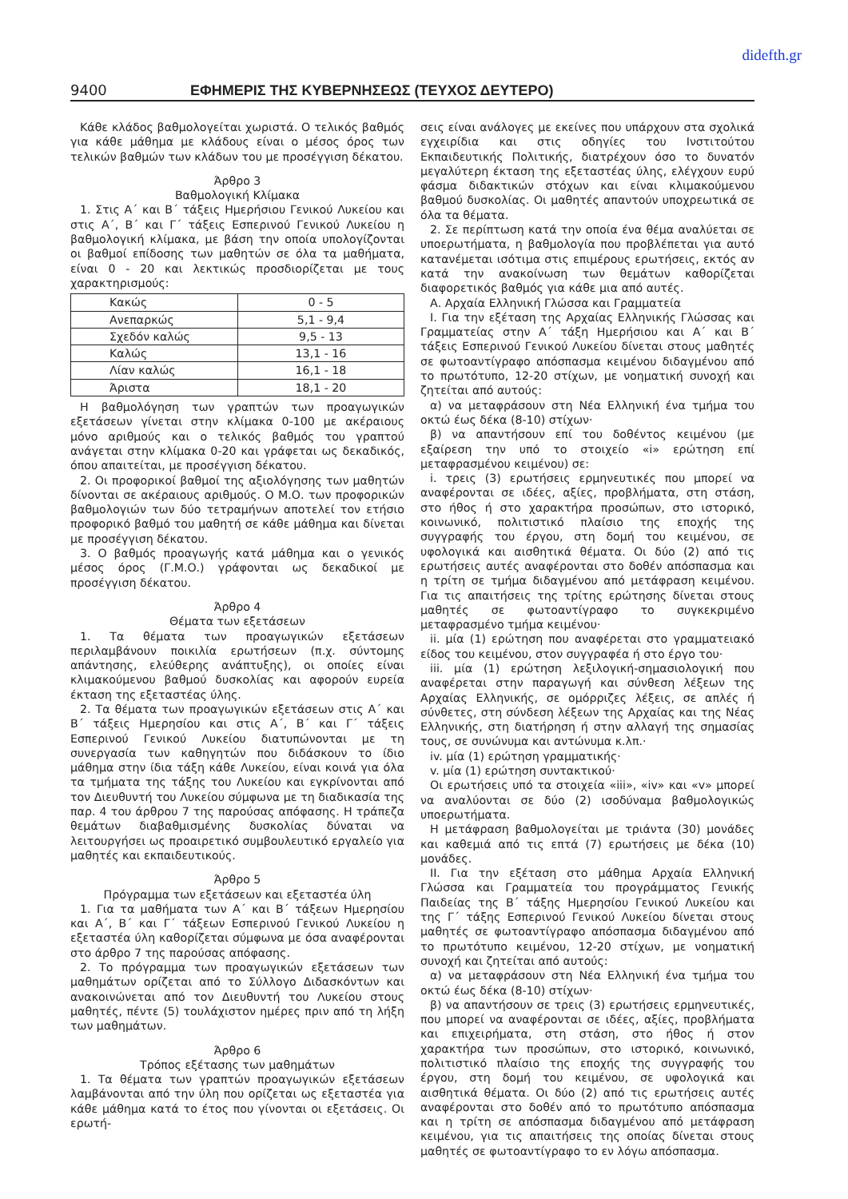didefth.gr
9400 ΕΦΗΜΕΡΙΣ ΤΗΣ ΚΥΒΕΡΝΗΣΕΩΣ (ΤΕΥΧΟΣ ΔΕΥΤΕΡΟ)
Κάθε κλάδος βαθμολογείται χωριστά. Ο τελικός βαθμός για κάθε μάθημα με κλάδους είναι ο μέσος όρος των τελικών βαθμών των κλάδων του με προσέγγιση δέκατου.
Άρθρο 3
Βαθμολογική Κλίμακα
1. Στις Α΄ και Β΄ τάξεις Ημερήσιου Γενικού Λυκείου και στις Α΄, Β΄ και Γ΄ τάξεις Εσπερινού Γενικού Λυκείου η βαθμολογική κλίμακα, με βάση την οποία υπολογίζονται οι βαθμοί επίδοσης των μαθητών σε όλα τα μαθήματα, είναι 0 - 20 και λεκτικώς προσδιορίζεται με τους χαρακτηρισμούς:
| Κακώς | 0 - 5 |
| Ανεπαρκώς | 5,1 - 9,4 |
| Σχεδόν καλώς | 9,5 - 13 |
| Καλώς | 13,1 - 16 |
| Λίαν καλώς | 16,1 - 18 |
| Άριστα | 18,1 - 20 |
Η βαθμολόγηση των γραπτών των προαγωγικών εξετάσεων γίνεται στην κλίμακα 0-100 με ακέραιους μόνο αριθμούς και ο τελικός βαθμός του γραπτού ανάγεται στην κλίμακα 0-20 και γράφεται ως δεκαδικός, όπου απαιτείται, με προσέγγιση δέκατου.
2. Οι προφορικοί βαθμοί της αξιολόγησης των μαθητών δίνονται σε ακέραιους αριθμούς. Ο Μ.Ο. των προφορικών βαθμολογιών των δύο τετραμήνων αποτελεί τον ετήσιο προφορικό βαθμό του μαθητή σε κάθε μάθημα και δίνεται με προσέγγιση δέκατου.
3. Ο βαθμός προαγωγής κατά μάθημα και ο γενικός μέσος όρος (Γ.Μ.Ο.) γράφονται ως δεκαδικοί με προσέγγιση δέκατου.
Άρθρο 4
Θέματα των εξετάσεων
1. Τα θέματα των προαγωγικών εξετάσεων περιλαμβάνουν ποικιλία ερωτήσεων (π.χ. σύντομης απάντησης, ελεύθερης ανάπτυξης), οι οποίες είναι κλιμακούμενου βαθμού δυσκολίας και αφορούν ευρεία έκταση της εξεταστέας ύλης.
2. Τα θέματα των προαγωγικών εξετάσεων στις Α΄ και Β΄ τάξεις Ημερησίου και στις Α΄, Β΄ και Γ΄ τάξεις Εσπερινού Γενικού Λυκείου διατυπώνονται με τη συνεργασία των καθηγητών που διδάσκουν το ίδιο μάθημα στην ίδια τάξη κάθε Λυκείου, είναι κοινά για όλα τα τμήματα της τάξης του Λυκείου και εγκρίνονται από τον Διευθυντή του Λυκείου σύμφωνα με τη διαδικασία της παρ. 4 του άρθρου 7 της παρούσας απόφασης. Η τράπεζα θεμάτων διαβαθμισμένης δυσκολίας δύναται να λειτουργήσει ως προαιρετικό συμβουλευτικό εργαλείο για μαθητές και εκπαιδευτικούς.
Άρθρο 5
Πρόγραμμα των εξετάσεων και εξεταστέα ύλη
1. Για τα μαθήματα των Α΄ και Β΄ τάξεων Ημερησίου και Α΄, Β΄ και Γ΄ τάξεων Εσπερινού Γενικού Λυκείου η εξεταστέα ύλη καθορίζεται σύμφωνα με όσα αναφέρονται στο άρθρο 7 της παρούσας απόφασης.
2. Το πρόγραμμα των προαγωγικών εξετάσεων των μαθημάτων ορίζεται από το Σύλλογο Διδασκόντων και ανακοινώνεται από τον Διευθυντή του Λυκείου στους μαθητές, πέντε (5) τουλάχιστον ημέρες πριν από τη λήξη των μαθημάτων.
Άρθρο 6
Τρόπος εξέτασης των μαθημάτων
1. Τα θέματα των γραπτών προαγωγικών εξετάσεων λαμβάνονται από την ύλη που ορίζεται ως εξεταστέα για κάθε μάθημα κατά το έτος που γίνονται οι εξετάσεις. Οι ερωτή-
σεις είναι ανάλογες με εκείνες που υπάρχουν στα σχολικά εγχειρίδια και στις οδηγίες του Ινστιτούτου Εκπαιδευτικής Πολιτικής, διατρέχουν όσο το δυνατόν μεγαλύτερη έκταση της εξεταστέας ύλης, ελέγχουν ευρύ φάσμα διδακτικών στόχων και είναι κλιμακούμενου βαθμού δυσκολίας. Οι μαθητές απαντούν υποχρεωτικά σε όλα τα θέματα.
2. Σε περίπτωση κατά την οποία ένα θέμα αναλύεται σε υποερωτήματα, η βαθμολογία που προβλέπεται για αυτό κατανέμεται ισότιμα στις επιμέρους ερωτήσεις, εκτός αν κατά την ανακοίνωση των θεμάτων καθορίζεται διαφορετικός βαθμός για κάθε μια από αυτές.
Α. Αρχαία Ελληνική Γλώσσα και Γραμματεία
Ι. Για την εξέταση της Αρχαίας Ελληνικής Γλώσσας και Γραμματείας στην Α΄ τάξη Ημερήσιου και Α΄ και Β΄ τάξεις Εσπερινού Γενικού Λυκείου δίνεται στους μαθητές σε φωτοαντίγραφο απόσπασμα κειμένου διδαγμένου από το πρωτότυπο, 12-20 στίχων, με νοηματική συνοχή και ζητείται από αυτούς:
α) να μεταφράσουν στη Νέα Ελληνική ένα τμήμα του οκτώ έως δέκα (8-10) στίχων·
β) να απαντήσουν επί του δοθέντος κειμένου (με εξαίρεση την υπό το στοιχείο «i» ερώτηση επί μεταφρασμένου κειμένου) σε:
i. τρεις (3) ερωτήσεις ερμηνευτικές που μπορεί να αναφέρονται σε ιδέες, αξίες, προβλήματα, στη στάση, στο ήθος ή στο χαρακτήρα προσώπων, στο ιστορικό, κοινωνικό, πολιτιστικό πλαίσιο της εποχής της συγγραφής του έργου, στη δομή του κειμένου, σε υφολογικά και αισθητικά θέματα. Οι δύο (2) από τις ερωτήσεις αυτές αναφέρονται στο δοθέν απόσπασμα και η τρίτη σε τμήμα διδαγμένου από μετάφραση κειμένου. Για τις απαιτήσεις της τρίτης ερώτησης δίνεται στους μαθητές σε φωτοαντίγραφο το συγκεκριμένο μεταφρασμένο τμήμα κειμένου·
ii. μία (1) ερώτηση που αναφέρεται στο γραμματειακό είδος του κειμένου, στον συγγραφέα ή στο έργο του·
iii. μία (1) ερώτηση λεξιλογική-σημασιολογική που αναφέρεται στην παραγωγή και σύνθεση λέξεων της Αρχαίας Ελληνικής, σε ομόρριζες λέξεις, σε απλές ή σύνθετες, στη σύνδεση λέξεων της Αρχαίας και της Νέας Ελληνικής, στη διατήρηση ή στην αλλαγή της σημασίας τους, σε συνώνυμα και αντώνυμα κ.λπ.·
iv. μία (1) ερώτηση γραμματικής·
v. μία (1) ερώτηση συντακτικού·
Οι ερωτήσεις υπό τα στοιχεία «iii», «iv» και «v» μπορεί να αναλύονται σε δύο (2) ισοδύναμα βαθμολογικώς υποερωτήματα.
Η μετάφραση βαθμολογείται με τριάντα (30) μονάδες και καθεμιά από τις επτά (7) ερωτήσεις με δέκα (10) μονάδες.
ΙΙ. Για την εξέταση στο μάθημα Αρχαία Ελληνική Γλώσσα και Γραμματεία του προγράμματος Γενικής Παιδείας της Β΄ τάξης Ημερησίου Γενικού Λυκείου και της Γ΄ τάξης Εσπερινού Γενικού Λυκείου δίνεται στους μαθητές σε φωτοαντίγραφο απόσπασμα διδαγμένου από το πρωτότυπο κειμένου, 12-20 στίχων, με νοηματική συνοχή και ζητείται από αυτούς:
α) να μεταφράσουν στη Νέα Ελληνική ένα τμήμα του οκτώ έως δέκα (8-10) στίχων·
β) να απαντήσουν σε τρεις (3) ερωτήσεις ερμηνευτικές, που μπορεί να αναφέρονται σε ιδέες, αξίες, προβλήματα και επιχειρήματα, στη στάση, στο ήθος ή στον χαρακτήρα των προσώπων, στο ιστορικό, κοινωνικό, πολιτιστικό πλαίσιο της εποχής της συγγραφής του έργου, στη δομή του κειμένου, σε υφολογικά και αισθητικά θέματα. Οι δύο (2) από τις ερωτήσεις αυτές αναφέρονται στο δοθέν από το πρωτότυπο απόσπασμα και η τρίτη σε απόσπασμα διδαγμένου από μετάφραση κειμένου, για τις απαιτήσεις της οποίας δίνεται στους μαθητές σε φωτοαντίγραφο το εν λόγω απόσπασμα.